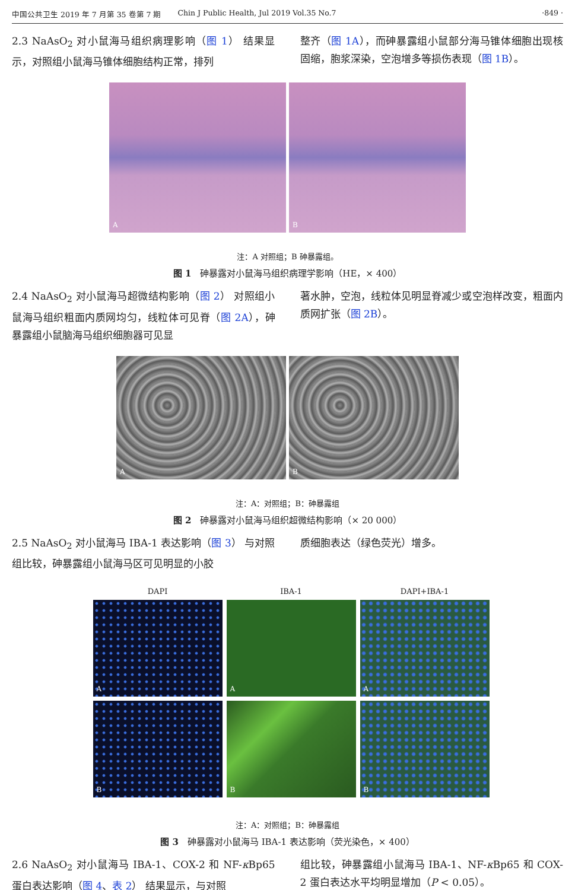中国公共卫生 2019 年 7 月第 35 卷第 7 期 Chin J Public Health, Jul 2019 Vol.35 No.7 ·849 ·
2.3 NaAsO<sub>2</sub> 对小鼠海马组织病理影响（图 1） 结果显示，对照组小鼠海马锥体细胞结构正常，排列
整齐（图 1A），而砷暴露组小鼠部分海马锥体细胞出现核固缩，胞浆深染，空泡增多等损伤表现（图 1B）。
A
B
注：A 对照组；B 砷暴露组。
图 1　砷暴露对小鼠海马组织病理学影响（HE，× 400）
2.4 NaAsO<sub>2</sub> 对小鼠海马超微结构影响（图 2） 对照组小鼠海马组织粗面内质网均匀，线粒体可见脊（图 2A），砷暴露组小鼠脑海马组织细胞器可见显
著水肿，空泡，线粒体见明显脊减少或空泡样改变，粗面内质网扩张（图 2B）。
A
B
注：A：对照组；B：砷暴露组
图 2　砷暴露对小鼠海马组织超微结构影响（× 20 000）
2.5 NaAsO<sub>2</sub> 对小鼠海马 IBA-1 表达影响（图 3） 与对照组比较，砷暴露组小鼠海马区可见明显的小胶
质细胞表达（绿色荧光）增多。
| DAPI | IBA-1 | DAPI+IBA-1 |
| --- | --- | --- |
| A | A | A |
| B | B | B |
注：A：对照组；B：砷暴露组
图 3　砷暴露对小鼠海马 IBA-1 表达影响（荧光染色，× 400）
2.6 NaAsO<sub>2</sub> 对小鼠海马 IBA-1、COX-2 和 NF-κ Bp65 蛋白表达影响（图 4、表 2） 结果显示，与对照
组比较，砷暴露组小鼠海马 IBA-1、NF-κ Bp65 和 COX-2 蛋白表达水平均明显增加（P < 0.05）。